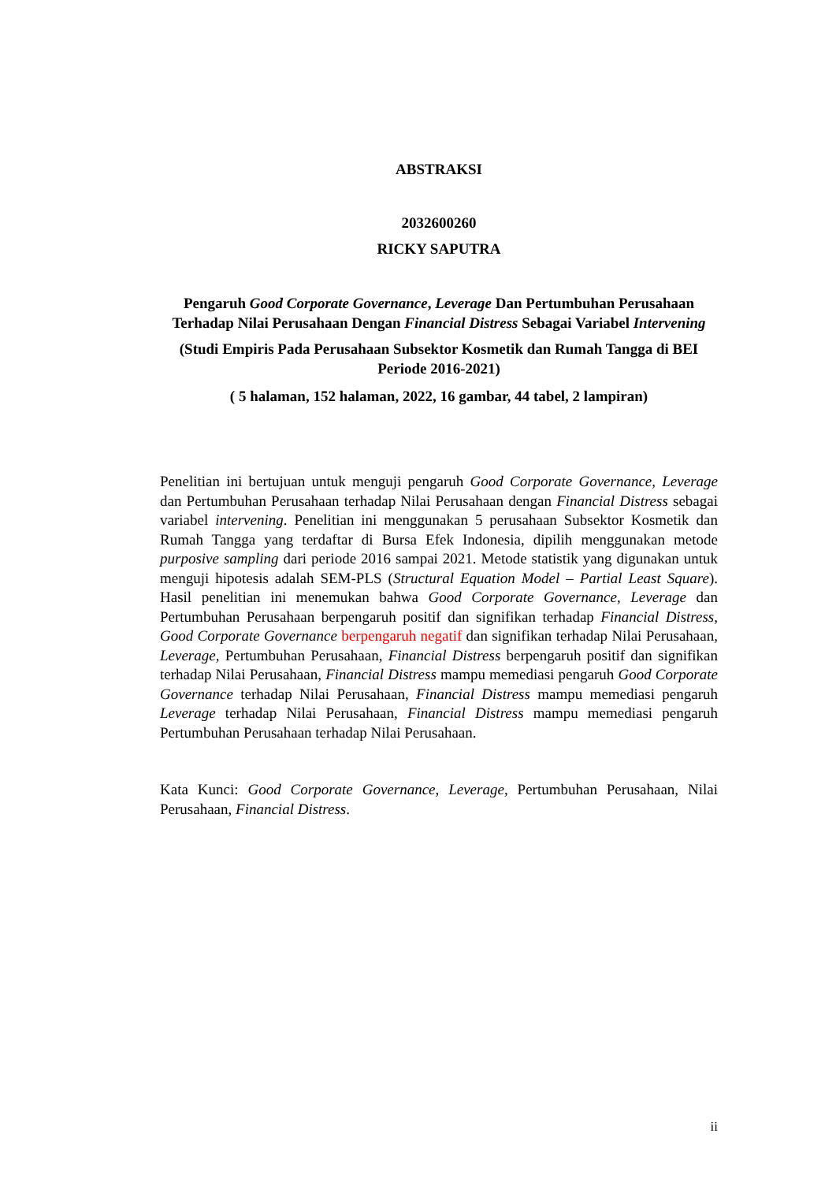ABSTRAKSI
2032600260
RICKY SAPUTRA
Pengaruh Good Corporate Governance, Leverage Dan Pertumbuhan Perusahaan Terhadap Nilai Perusahaan Dengan Financial Distress Sebagai Variabel Intervening
(Studi Empiris Pada Perusahaan Subsektor Kosmetik dan Rumah Tangga di BEI Periode 2016-2021)
( 5 halaman, 152 halaman, 2022, 16 gambar, 44 tabel, 2 lampiran)
Penelitian ini bertujuan untuk menguji pengaruh Good Corporate Governance, Leverage dan Pertumbuhan Perusahaan terhadap Nilai Perusahaan dengan Financial Distress sebagai variabel intervening. Penelitian ini menggunakan 5 perusahaan Subsektor Kosmetik dan Rumah Tangga yang terdaftar di Bursa Efek Indonesia, dipilih menggunakan metode purposive sampling dari periode 2016 sampai 2021. Metode statistik yang digunakan untuk menguji hipotesis adalah SEM-PLS (Structural Equation Model – Partial Least Square). Hasil penelitian ini menemukan bahwa Good Corporate Governance, Leverage dan Pertumbuhan Perusahaan berpengaruh positif dan signifikan terhadap Financial Distress, Good Corporate Governance berpengaruh negatif dan signifikan terhadap Nilai Perusahaan, Leverage, Pertumbuhan Perusahaan, Financial Distress berpengaruh positif dan signifikan terhadap Nilai Perusahaan, Financial Distress mampu memediasi pengaruh Good Corporate Governance terhadap Nilai Perusahaan, Financial Distress mampu memediasi pengaruh Leverage terhadap Nilai Perusahaan, Financial Distress mampu memediasi pengaruh Pertumbuhan Perusahaan terhadap Nilai Perusahaan.
Kata Kunci: Good Corporate Governance, Leverage, Pertumbuhan Perusahaan, Nilai Perusahaan, Financial Distress.
ii